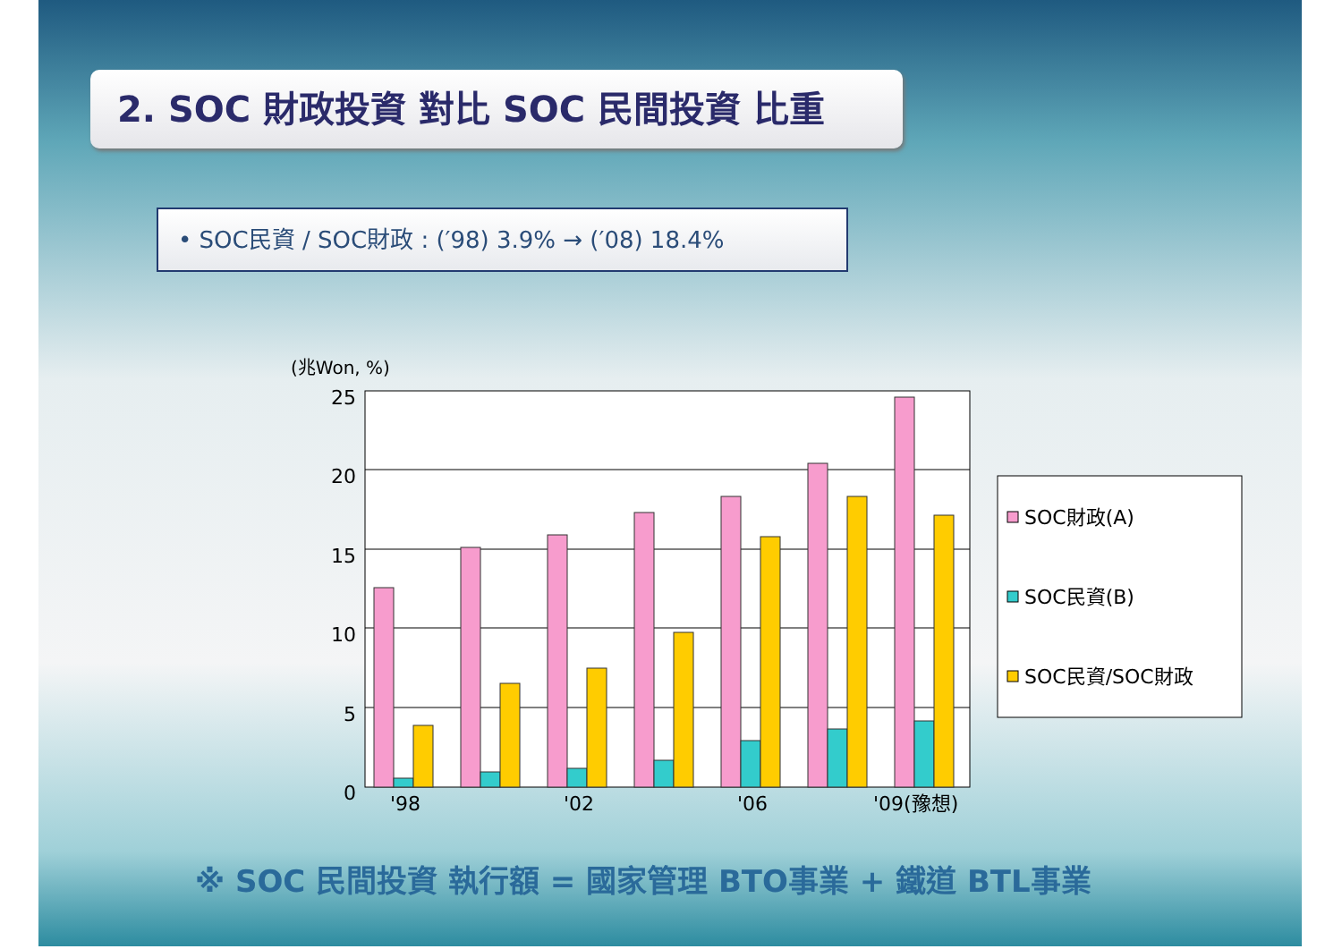2. SOC 財政投資 對比 SOC 民間投資 比重
• SOC民資 / SOC財政 : (′98) 3.9% → (′08) 18.4%
(兆Won, %)
25
20
15
10
5
0
'98
'02
'06
'09(豫想)
SOC財政(A)
SOC民資(B)
SOC民資/SOC財政
※ SOC 民間投資 執行額 = 國家管理 BTO事業 + 鐵道 BTL事業